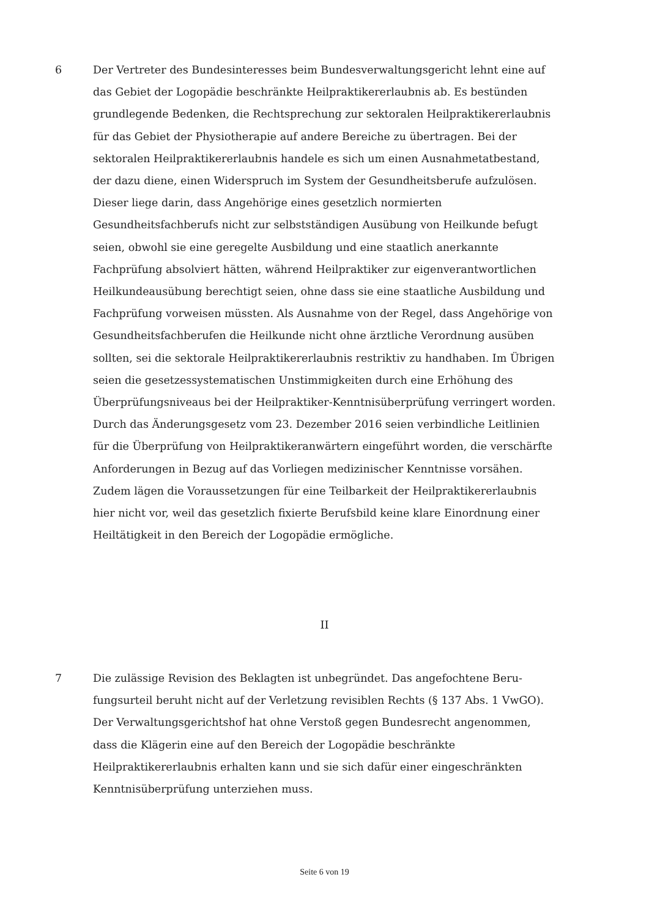6 Der Vertreter des Bundesinteresses beim Bundesverwaltungsgericht lehnt eine auf das Gebiet der Logopädie beschränkte Heilpraktikererlaubnis ab. Es bestün­den grundlegende Bedenken, die Rechtsprechung zur sektoralen Heilpraktiker­erlaubnis für das Gebiet der Physiotherapie auf andere Bereiche zu übertragen. Bei der sektoralen Heilpraktikererlaubnis handele es sich um einen Ausnahme­tatbestand, der dazu diene, einen Widerspruch im System der Gesundheitsbe­rufe aufzulösen. Dieser liege darin, dass Angehörige eines gesetzlich normierten Gesundheitsfachberufs nicht zur selbstständigen Ausübung von Heilkunde be­fugt seien, obwohl sie eine geregelte Ausbildung und eine staatlich anerkannte Fachprüfung absolviert hätten, während Heilpraktiker zur eigenverantwortli­chen Heilkundeausübung berechtigt seien, ohne dass sie eine staatliche Ausbil­dung und Fachprüfung vorweisen müssten. Als Ausnahme von der Regel, dass Angehörige von Gesundheitsfachberufen die Heilkunde nicht ohne ärztliche Verordnung ausüben sollten, sei die sektorale Heilpraktikererlaubnis restriktiv zu handhaben. Im Übrigen seien die gesetzessystematischen Unstimmigkeiten durch eine Erhöhung des Überprüfungsniveaus bei der Heilpraktiker-Kenntnis­überprüfung verringert worden. Durch das Änderungsgesetz vom 23. Dezember 2016 seien verbindliche Leitlinien für die Überprüfung von Heilpraktikeranwär­tern eingeführt worden, die verschärfte Anforderungen in Bezug auf das Vorlie­gen medizinischer Kenntnisse vorsähen. Zudem lägen die Voraussetzungen für eine Teilbarkeit der Heilpraktikererlaubnis hier nicht vor, weil das gesetzlich fi­xierte Berufsbild keine klare Einordnung einer Heiltätigkeit in den Bereich der Logopädie ermögliche.
II
7 Die zulässige Revision des Beklagten ist unbegründet. Das angefochtene Beru­fungsurteil beruht nicht auf der Verletzung revisiblen Rechts (§ 137 Abs. 1 VwGO). Der Verwaltungsgerichtshof hat ohne Verstoß gegen Bundesrecht ange­nommen, dass die Klägerin eine auf den Bereich der Logopädie beschränkte Heilpraktikererlaubnis erhalten kann und sie sich dafür einer eingeschränkten Kenntnisüberprüfung unterziehen muss.
Seite 6 von 19